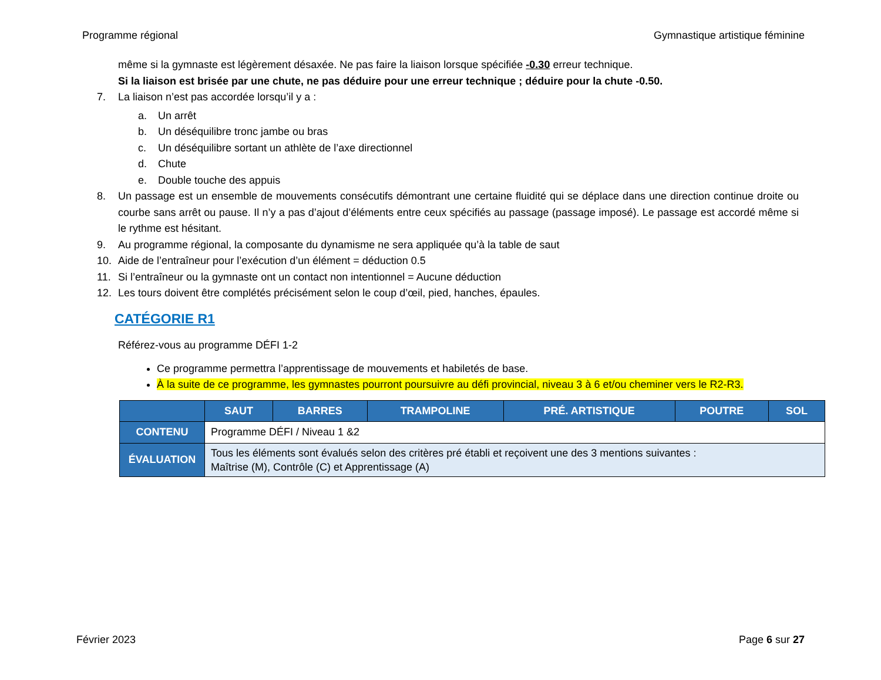Programme régional Gymnastique artistique féminine
même si la gymnaste est légèrement désaxée. Ne pas faire la liaison lorsque spécifiée -0.30 erreur technique.
Si la liaison est brisée par une chute, ne pas déduire pour une erreur technique ; déduire pour la chute -0.50.
7. La liaison n’est pas accordée lorsqu’il y a :
a. Un arrêt
b. Un déséquilibre tronc jambe ou bras
c. Un déséquilibre sortant un athlète de l’axe directionnel
d. Chute
e. Double touche des appuis
8. Un passage est un ensemble de mouvements consécutifs démontrant une certaine fluidité qui se déplace dans une direction continue droite ou courbe sans arrêt ou pause. Il n’y a pas d’ajout d’éléments entre ceux spécifiés au passage (passage imposé). Le passage est accordé même si le rythme est hésitant.
9. Au programme régional, la composante du dynamisme ne sera appliquée qu’à la table de saut
10. Aide de l’entraîneur pour l’exécution d’un élément = déduction 0.5
11. Si l’entraîneur ou la gymnaste ont un contact non intentionnel = Aucune déduction
12. Les tours doivent être complétés précisément selon le coup d’œil, pied, hanches, épaules.
CATÉGORIE R1
Référez-vous au programme DÉFI 1-2
Ce programme permettra l’apprentissage de mouvements et habiletés de base.
À la suite de ce programme, les gymnastes pourront poursuivre au défi provincial, niveau 3 à 6 et/ou cheminer vers le R2-R3.
| | SAUT | BARRES | TRAMPOLINE | PRÉ. ARTISTIQUE | POUTRE | SOL |
| --- | --- | --- | --- | --- | --- | --- |
| CONTENU | Programme DÉFI / Niveau 1 &2 | | | | | |
| ÉVALUATION | Tous les éléments sont évalués selon des critères pré établi et reçoivent une des 3 mentions suivantes : Maîtrise (M), Contrôle (C) et Apprentissage (A) | | | | | |
Février 2023 Page 6 sur 27